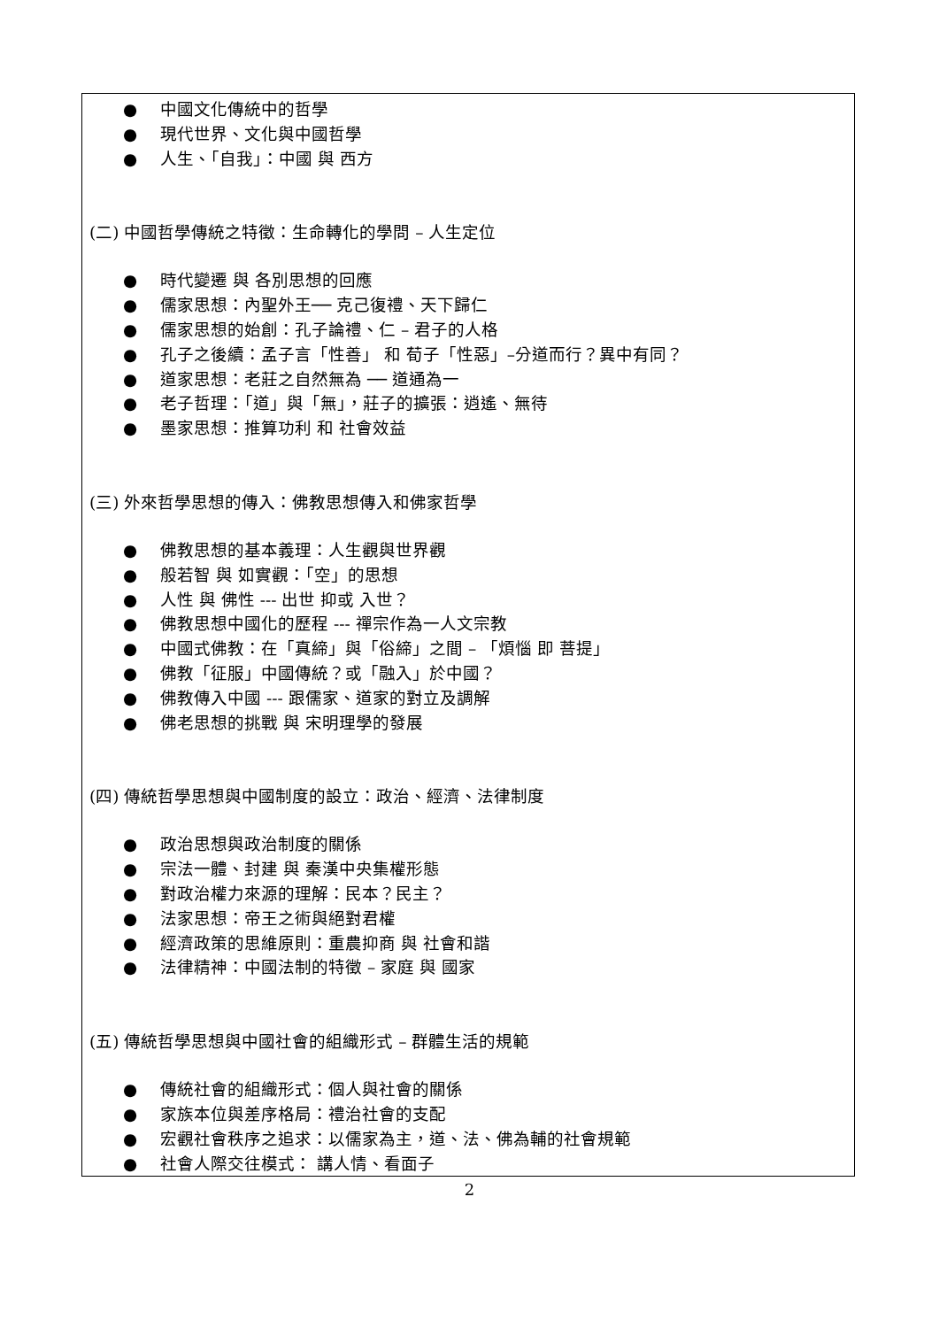● 中國文化傳統中的哲學
● 現代世界、文化與中國哲學
● 人生、「自我」：中國 與 西方
(二) 中國哲學傳統之特徵：生命轉化的學問 – 人生定位
● 時代變遷 與 各別思想的回應
● 儒家思想：內聖外王── 克己復禮、天下歸仁
● 儒家思想的始創：孔子論禮、仁 – 君子的人格
● 孔子之後續：孟子言「性善」 和 荀子「性惡」–分道而行？異中有同？
● 道家思想：老莊之自然無為 ── 道通為一
● 老子哲理：「道」與「無」，莊子的擴張：逍遙、無待
● 墨家思想：推算功利 和 社會效益
(三) 外來哲學思想的傳入：佛教思想傳入和佛家哲學
● 佛教思想的基本義理：人生觀與世界觀
● 般若智 與 如實觀：「空」的思想
● 人性 與 佛性 --- 出世 抑或 入世？
● 佛教思想中國化的歷程 --- 禪宗作為一人文宗教
● 中國式佛教：在「真締」與「俗締」之間 – 「煩惱 即 菩提」
● 佛教「征服」中國傳統？或「融入」於中國？
● 佛教傳入中國 --- 跟儒家、道家的對立及調解
● 佛老思想的挑戰 與 宋明理學的發展
(四) 傳統哲學思想與中國制度的設立：政治、經濟、法律制度
● 政治思想與政治制度的關係
● 宗法一體、封建 與 秦漢中央集權形態
● 對政治權力來源的理解：民本？民主？
● 法家思想：帝王之術與絕對君權
● 經濟政策的思維原則：重農抑商 與 社會和諧
● 法律精神：中國法制的特徵 – 家庭 與 國家
(五) 傳統哲學思想與中國社會的組織形式 – 群體生活的規範
● 傳統社會的組織形式：個人與社會的關係
● 家族本位與差序格局：禮治社會的支配
● 宏觀社會秩序之追求：以儒家為主，道、法、佛為輔的社會規範
● 社會人際交往模式： 講人情、看面子
2